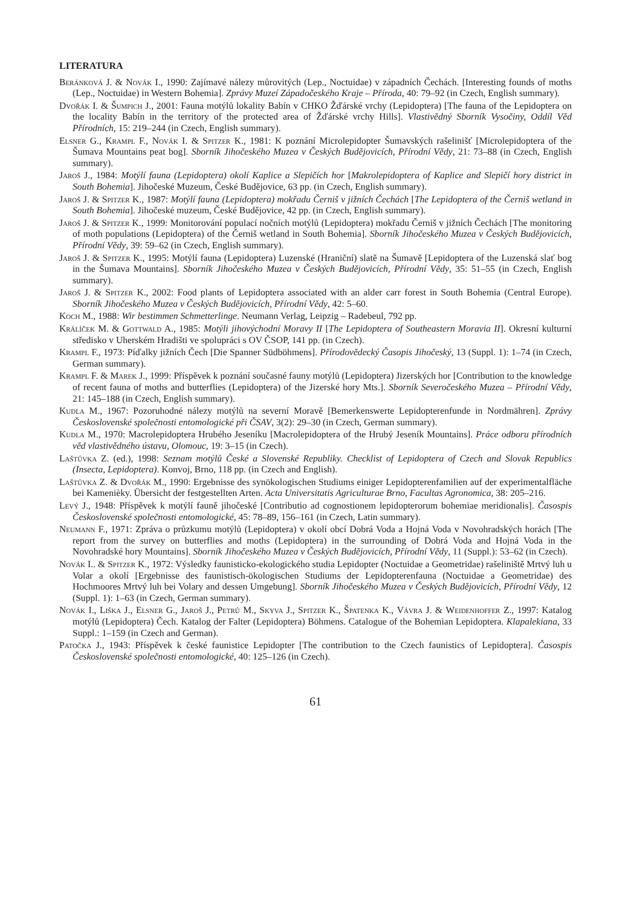LITERATURA
Beránková J. & Novák I., 1990: Zajímavé nálezy můrovitých (Lep., Noctuidae) v západních Čechách. [Interesting founds of moths (Lep., Noctuidae) in Western Bohemia]. Zprávy Muzeí Západočeského Kraje – Příroda, 40: 79–92 (in Czech, English summary).
Dvořák I. & Šumpich J., 2001: Fauna motýlů lokality Babín v CHKO Žďárské vrchy (Lepidoptera) [The fauna of the Lepidoptera on the locality Babín in the territory of the protected area of Žďárské vrchy Hills]. Vlastivědný Sborník Vysočiny, Oddíl Věd Přírodních, 15: 219–244 (in Czech, English summary).
Elsner G., Krampl F., Novák I. & Spitzer K., 1981: K poznání Microlepidopter Šumavských rašelinišť [Microlepidoptera of the Šumava Mountains peat bog]. Sborník Jihočeského Muzea v Českých Budějovicích, Přírodní Vědy, 21: 73–88 (in Czech, English summary).
Jaroš J., 1984: Motýlí fauna (Lepidoptera) okolí Kaplice a Slepičích hor [Makrolepidoptera of Kaplice and Slepičí hory district in South Bohemia]. Jihočeské Muzeum, České Budějovice, 63 pp. (in Czech, English summary).
Jaroš J. & Spitzer K., 1987: Motýlí fauna (Lepidoptera) mokřadu Černiš v jižních Čechách [The Lepidoptera of the Černiš wetland in South Bohemia]. Jihočeské muzeum, České Budějovice, 42 pp. (in Czech, English summary).
Jaroš J. & Spitzer K., 1999: Monitorování populací nočních motýlů (Lepidoptera) mokřadu Černiš v jižních Čechách [The monitoring of moth populations (Lepidoptera) of the Černiš wetland in South Bohemia]. Sborník Jihočeského Muzea v Českých Budějovicích, Přírodní Vědy, 39: 59–62 (in Czech, English summary).
Jaroš J. & Spitzer K., 1995: Motýlí fauna (Lepidoptera) Luzenské (Hraniční) slatě na Šumavě [Lepidoptera of the Luzenská slať bog in the Šumava Mountains]. Sborník Jihočeského Muzea v Českých Budějovicích, Přírodní Vědy, 35: 51–55 (in Czech, English summary).
Jaroš J. & Spitzer K., 2002: Food plants of Lepidoptera associated with an alder carr forest in South Bohemia (Central Europe). Sborník Jihočeského Muzea v Českých Budějovicích, Přírodní Vědy, 42: 5–60.
Koch M., 1988: Wir bestimmen Schmetterlinge. Neumann Verlag, Leipzig – Radebeul, 792 pp.
Králíček M. & Gottwald A., 1985: Motýli jihovýchodní Moravy II [The Lepidoptera of Southeastern Moravia II]. Okresní kulturní středisko v Uherském Hradišti ve spolupráci s OV ČSOP, 141 pp. (in Czech).
Krampl F., 1973: Píďalky jižních Čech [Die Spanner Südböhmens]. Přírodovědecký Časopis Jihočeský, 13 (Suppl. 1): 1–74 (in Czech, German summary).
Krampl F. & Marek J., 1999: Příspěvek k poznání současné fauny motýlů (Lepidoptera) Jizerských hor [Contribution to the knowledge of recent fauna of moths and butterflies (Lepidoptera) of the Jizerské hory Mts.]. Sborník Severočeského Muzea – Přírodní Vědy, 21: 145–188 (in Czech, English summary).
Kudla M., 1967: Pozoruhodné nálezy motýlů na severní Moravě [Bemerkenswerte Lepidopterenfunde in Nordmähren]. Zprávy Československé společnosti entomologické při ČSAV, 3(2): 29–30 (in Czech, German summary).
Kudla M., 1970: Macrolepidoptera Hrubého Jeseníku [Macrolepidoptera of the Hrubý Jeseník Mountains]. Práce odboru přírodních věd vlastivědného ústavu, Olomouc, 19: 3–15 (in Czech).
Laštůvka Z. (ed.), 1998: Seznam motýlů České a Slovenské Republiky. Checklist of Lepidoptera of Czech and Slovak Republics (Insecta, Lepidoptera). Konvoj, Brno, 118 pp. (in Czech and English).
Laštůvka Z. & Dvořák M., 1990: Ergebnisse des synökologischen Studiums einiger Lepidopterenfamilien auf der experimentalfläche bei Kamenièky. Übersicht der festgestellten Arten. Acta Universitatis Agriculturae Brno, Facultas Agronomica, 38: 205–216.
Levý J., 1948: Příspěvek k motýlí fauně jihočeské [Contributio ad cognostionem lepidopterorum bohemiae meridionalis]. Časospis Československé společnosti entomologické, 45: 78–89, 156–161 (in Czech, Latin summary).
Neumann F., 1971: Zpráva o průzkumu motýlů (Lepidoptera) v okolí obcí Dobrá Voda a Hojná Voda v Novohradských horách [The report from the survey on butterflies and moths (Lepidoptera) in the surrounding of Dobrá Voda and Hojná Voda in the Novohradské hory Mountains]. Sborník Jihočeského Muzea v Českých Budějovicích, Přírodní Vědy, 11 (Suppl.): 53–62 (in Czech).
Novák I.. & Spitzer K., 1972: Výsledky faunisticko-ekologického studia Lepidopter (Noctuidae a Geometridae) rašeliniště Mrtvý luh u Volar a okolí [Ergebnisse des faunistisch-ökologischen Studiums der Lepidopterenfauna (Noctuidae a Geometridae) des Hochmoores Mrtvý luh bei Volary and dessen Umgebung]. Sborník Jihočeského Muzea v Českých Budějovicích, Přírodní Vědy, 12 (Suppl. 1): 1–63 (in Czech, German summary).
Novák I., Liška J., Elsner G., Jaroš J., Petrů M., Skyva J., Spitzer K., Špatenka K., Vávra J. & Weidenhoffer Z., 1997: Katalog motýlů (Lepidoptera) Čech. Katalog der Falter (Lepidoptera) Böhmens. Catalogue of the Bohemian Lepidoptera. Klapalekiana, 33 Suppl.: 1–159 (in Czech and German).
Patočka J., 1943: Příspěvek k české faunistice Lepidopter [The contribution to the Czech faunistics of Lepidoptera]. Časospis Československé společnosti entomologické, 40: 125–126 (in Czech).
61